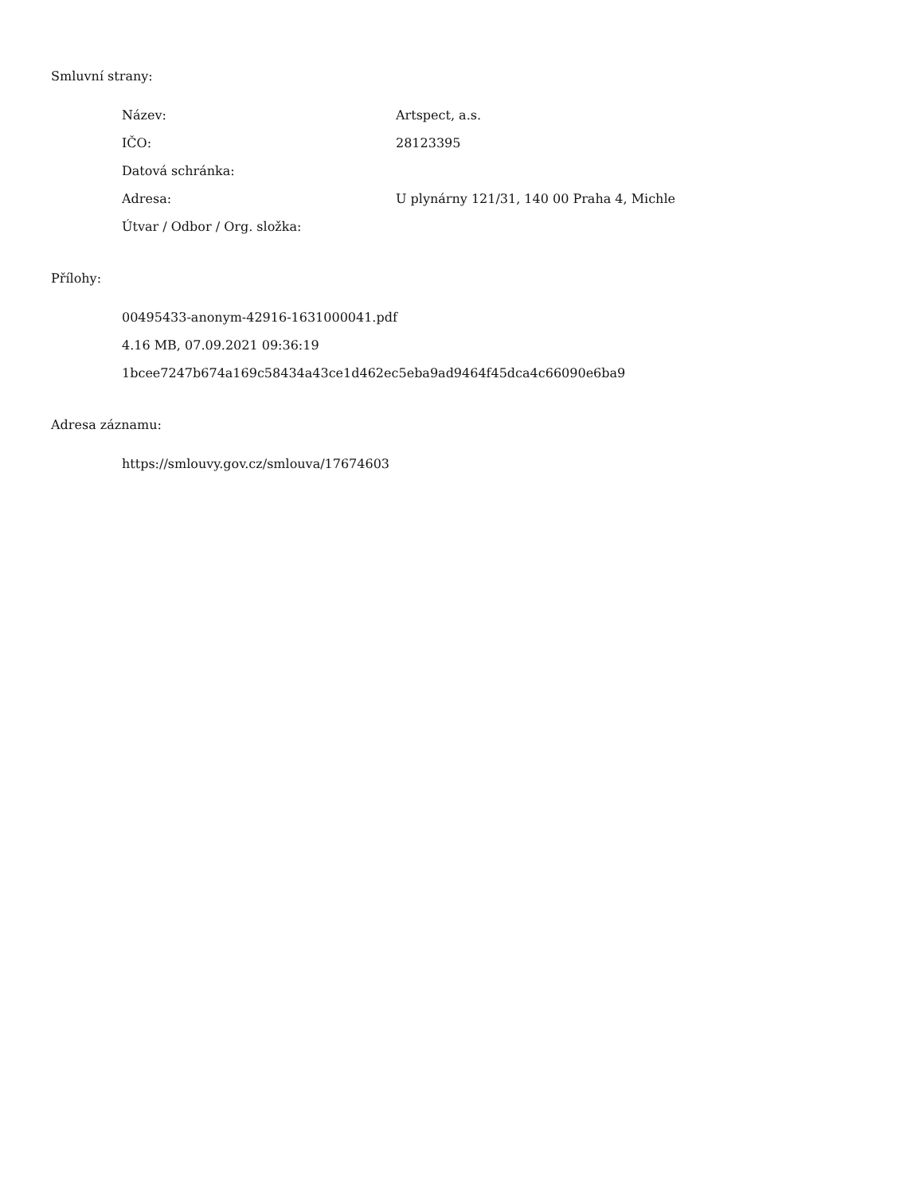Smluvní strany:
| Název: | Artspect, a.s. |
| IČO: | 28123395 |
| Datová schránka: | |
| Adresa: | U plynárny 121/31, 140 00 Praha 4, Michle |
| Útvar / Odbor / Org. složka: | |
Přílohy:
00495433-anonym-42916-1631000041.pdf
4.16 MB, 07.09.2021 09:36:19
1bcee7247b674a169c58434a43ce1d462ec5eba9ad9464f45dca4c66090e6ba9
Adresa záznamu:
https://smlouvy.gov.cz/smlouva/17674603